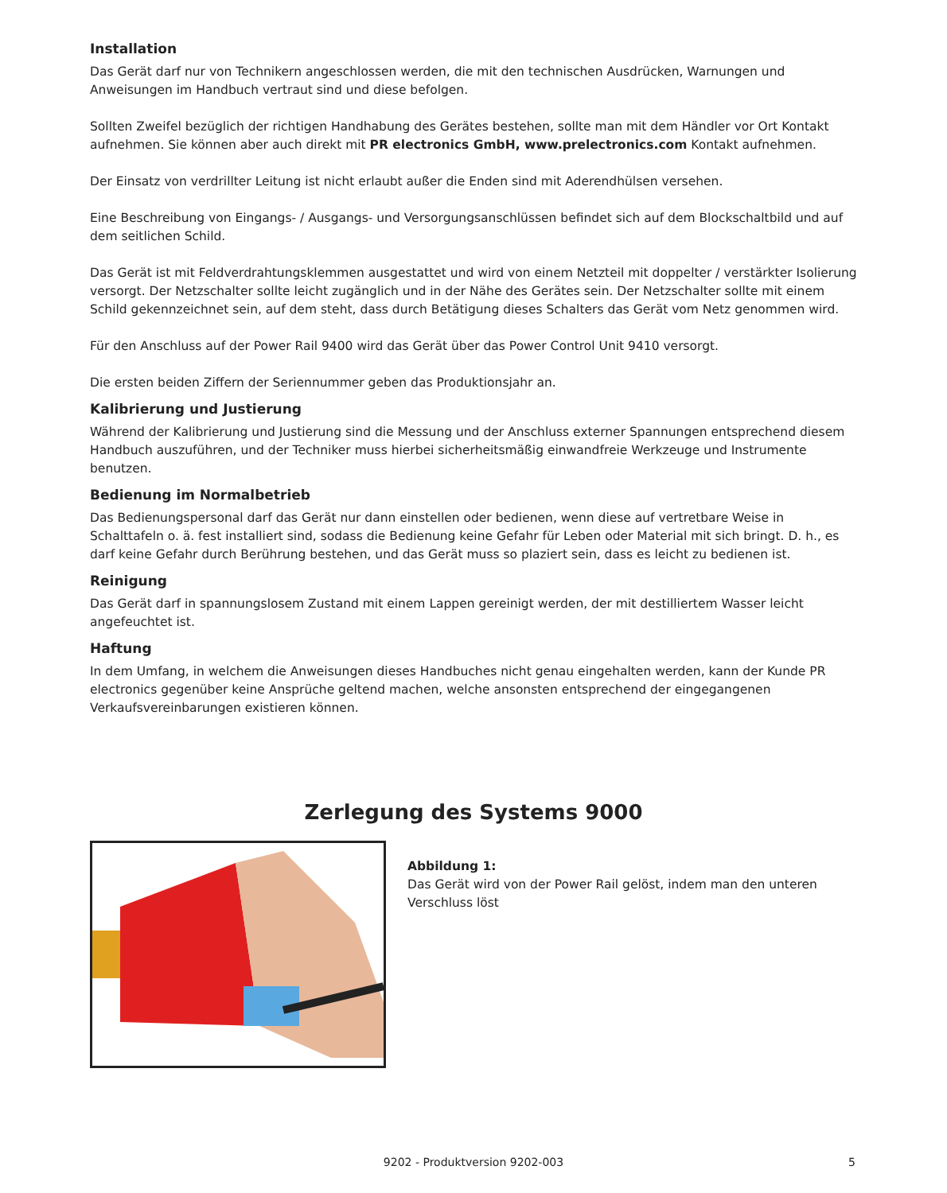Installation
Das Gerät darf nur von Technikern angeschlossen werden, die mit den technischen Ausdrücken, Warnungen und Anweisungen im Handbuch vertraut sind und diese befolgen.
Sollten Zweifel bezüglich der richtigen Handhabung des Gerätes bestehen, sollte man mit dem Händler vor Ort Kontakt aufnehmen. Sie können aber auch direkt mit PR electronics GmbH, www.prelectronics.com Kontakt aufnehmen.
Der Einsatz von verdrillter Leitung ist nicht erlaubt außer die Enden sind mit Aderendhülsen versehen.
Eine Beschreibung von Eingangs- / Ausgangs- und Versorgungsanschlüssen befindet sich auf dem Blockschaltbild und auf dem seitlichen Schild.
Das Gerät ist mit Feldverdrahtungsklemmen ausgestattet und wird von einem Netzteil mit doppelter / verstärkter Isolierung versorgt. Der Netzschalter sollte leicht zugänglich und in der Nähe des Gerätes sein. Der Netzschalter sollte mit einem Schild gekennzeichnet sein, auf dem steht, dass durch Betätigung dieses Schalters das Gerät vom Netz genommen wird.
Für den Anschluss auf der Power Rail 9400 wird das Gerät über das Power Control Unit 9410 versorgt.
Die ersten beiden Ziffern der Seriennummer geben das Produktionsjahr an.
Kalibrierung und Justierung
Während der Kalibrierung und Justierung sind die Messung und der Anschluss externer Spannungen entsprechend diesem Handbuch auszuführen, und der Techniker muss hierbei sicherheitsmäßig einwandfreie Werkzeuge und Instrumente benutzen.
Bedienung im Normalbetrieb
Das Bedienungspersonal darf das Gerät nur dann einstellen oder bedienen, wenn diese auf vertretbare Weise in Schalttafeln o. ä. fest installiert sind, sodass die Bedienung keine Gefahr für Leben oder Material mit sich bringt. D. h., es darf keine Gefahr durch Berührung bestehen, und das Gerät muss so plaziert sein, dass es leicht zu bedienen ist.
Reinigung
Das Gerät darf in spannungslosem Zustand mit einem Lappen gereinigt werden, der mit destilliertem Wasser leicht angefeuchtet ist.
Haftung
In dem Umfang, in welchem die Anweisungen dieses Handbuches nicht genau eingehalten werden, kann der Kunde PR electronics gegenüber keine Ansprüche geltend machen, welche ansonsten entsprechend der eingegangenen Verkaufsvereinbarungen existieren können.
Zerlegung des Systems 9000
Abbildung 1:
Das Gerät wird von der Power Rail gelöst, indem man den unteren Verschluss löst
9202 - Produktversion 9202-003 5